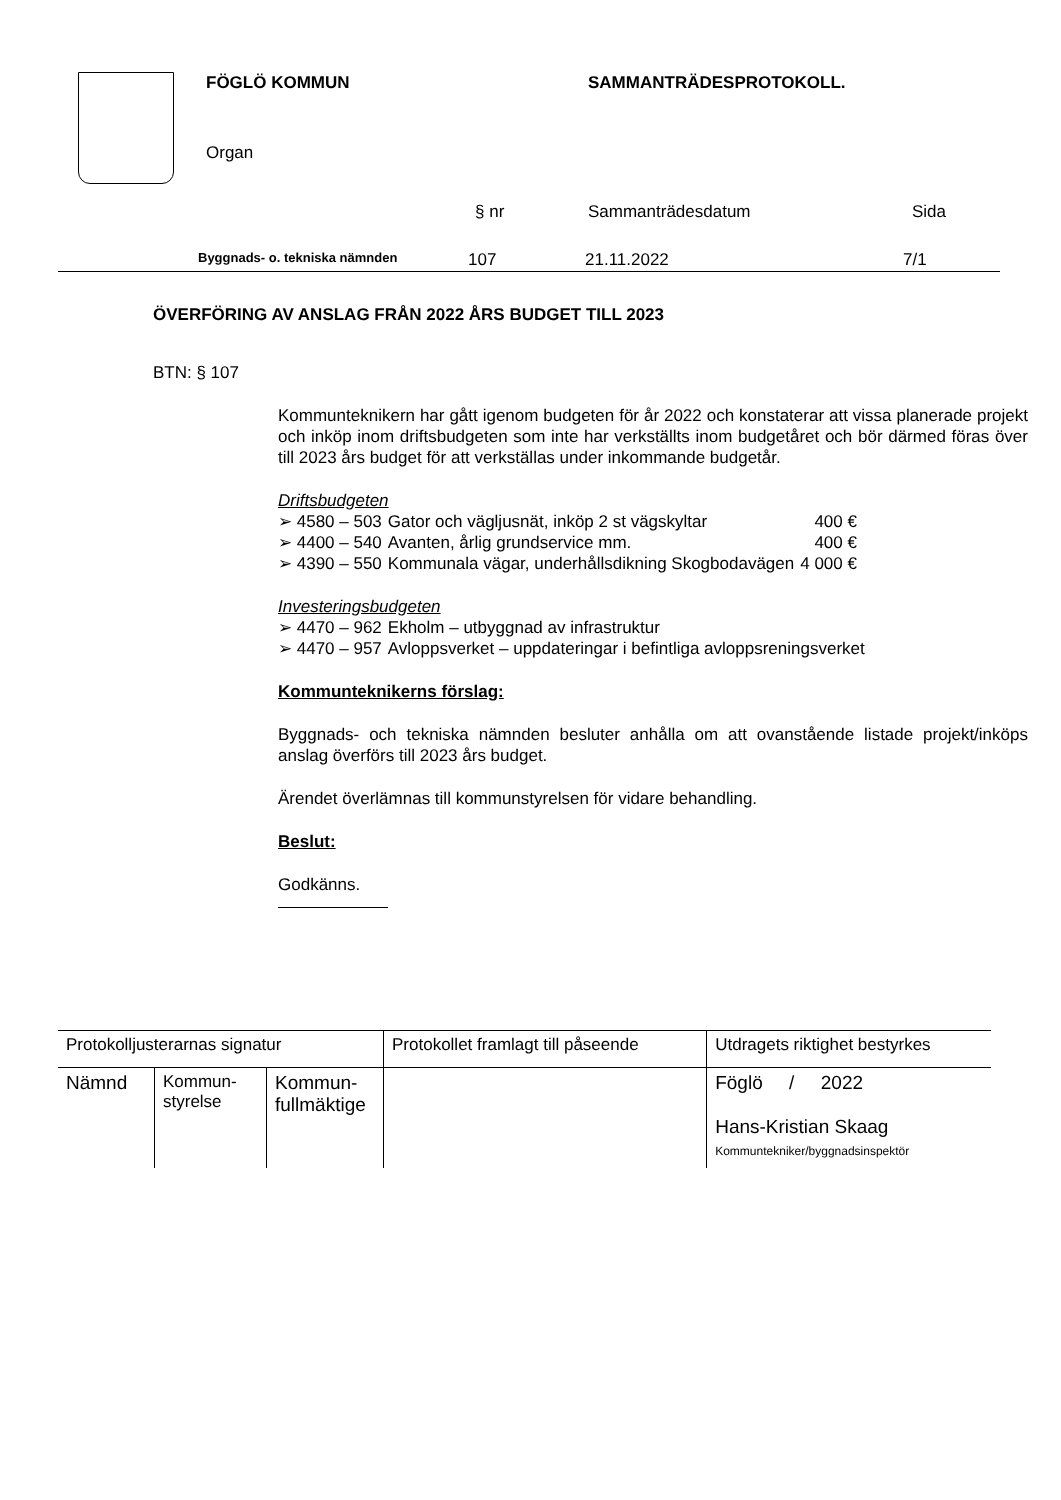FÖGLÖ KOMMUN SAMMANTRÄDESPROTOKOLL.
Organ
§ nr Sammanträdesdatum Sida
Byggnads- o. tekniska nämnden 107 21.11.2022 7/1
ÖVERFÖRING AV ANSLAG FRÅN 2022 ÅRS BUDGET TILL 2023
BTN: § 107
Kommunteknikern har gått igenom budgeten för år 2022 och konstaterar att vissa planerade projekt och inköp inom driftsbudgeten som inte har verkställts inom budgetåret och bör därmed föras över till 2023 års budget för att verkställas under inkommande budgetår.
Driftsbudgeten
| ➢ 4580 – 503 | Gator och vägljusnät, inköp 2 st vägskyltar | 400 € |
| ➢ 4400 – 540 | Avanten, årlig grundservice mm. | 400 € |
| ➢ 4390 – 550 | Kommunala vägar, underhållsdikning Skogbodavägen | 4 000 € |
Investeringsbudgeten
| ➢ 4470 – 962 | Ekholm – utbyggnad av infrastruktur |
| ➢ 4470 – 957 | Avloppsverket – uppdateringar i befintliga avloppsreningsverket |
Kommunteknikerns förslag:
Byggnads- och tekniska nämnden besluter anhålla om att ovanstående listade projekt/inköps anslag överförs till 2023 års budget.
Ärendet överlämnas till kommunstyrelsen för vidare behandling.
Beslut:
Godkänns.
| Protokolljusterarnas signatur | | | Protokollet framlagt till påseende | Utdragets riktighet bestyrkes |
| Nämnd | Kommun- styrelse | Kommun- fullmäktige | | Föglö / 2022 Hans-Kristian Skaag Kommuntekniker/byggnadsinspektör |